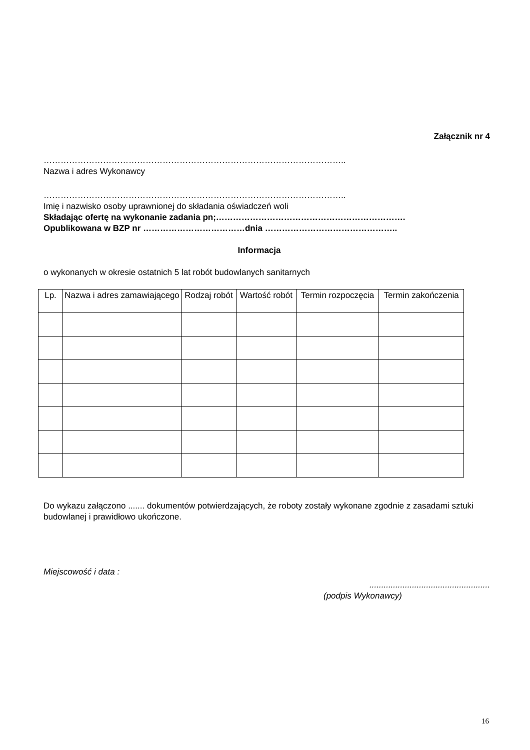Załącznik nr 4
……………………………………………………………………………………………..
Nazwa i adres Wykonawcy
……………………………………………………………………………………………..
Imię i nazwisko osoby uprawnionej do składania oświadczeń woli
Składając ofertę na wykonanie zadania pn;………………………………………………………….
Opublikowana w BZP nr ………………………………dnia ………………………………………..
Informacja
o wykonanych w okresie ostatnich 5 lat robót budowlanych sanitarnych
| Lp. | Nazwa i adres zamawiającego | Rodzaj robót | Wartość robót | Termin rozpoczęcia | Termin zakończenia |
| --- | --- | --- | --- | --- | --- |
Do wykazu załączono ....... dokumentów potwierdzających, że roboty zostały wykonane zgodnie z zasadami sztuki budowlanej i prawidłowo ukończone.
Miejscowość i data :
...................................................
(podpis Wykonawcy)
16